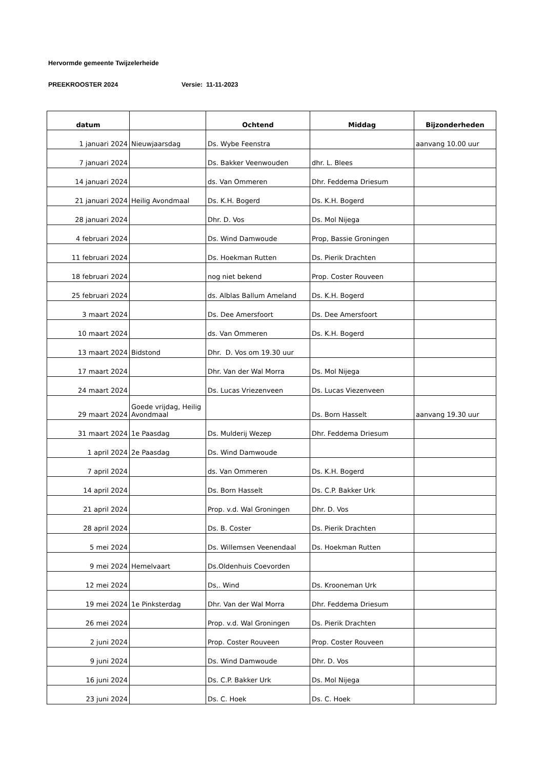Hervormde gemeente Twijzelerheide
PREEKROOSTER 2024 Versie: 11-11-2023
| datum | | Ochtend | Middag | Bijzonderheden |
| --- | --- | --- | --- | --- |
| 1 januari 2024 | Nieuwjaarsdag | Ds. Wybe Feenstra | | aanvang 10.00 uur |
| 7 januari 2024 | | Ds. Bakker Veenwouden | dhr. L. Blees | |
| 14 januari 2024 | | ds. Van Ommeren | Dhr. Feddema Driesum | |
| 21 januari 2024 | Heilig Avondmaal | Ds. K.H. Bogerd | Ds. K.H. Bogerd | |
| 28 januari 2024 | | Dhr. D. Vos | Ds. Mol Nijega | |
| 4 februari 2024 | | Ds. Wind Damwoude | Prop, Bassie Groningen | |
| 11 februari 2024 | | Ds. Hoekman Rutten | Ds. Pierik Drachten | |
| 18 februari 2024 | | nog niet bekend | Prop. Coster Rouveen | |
| 25 februari 2024 | | ds. Alblas Ballum Ameland | Ds. K.H. Bogerd | |
| 3 maart 2024 | | Ds. Dee Amersfoort | Ds. Dee Amersfoort | |
| 10 maart 2024 | | ds. Van Ommeren | Ds. K.H. Bogerd | |
| 13 maart 2024 | Bidstond | Dhr. D. Vos om 19.30 uur | | |
| 17 maart 2024 | | Dhr. Van der Wal Morra | Ds. Mol Nijega | |
| 24 maart 2024 | | Ds. Lucas Vriezenveen | Ds. Lucas Viezenveen | |
| 29 maart 2024 | Goede vrijdag, Heilig Avondmaal | | Ds. Born Hasselt | aanvang 19.30 uur |
| 31 maart 2024 | 1e Paasdag | Ds. Mulderij Wezep | Dhr. Feddema Driesum | |
| 1 april 2024 | 2e Paasdag | Ds. Wind Damwoude | | |
| 7 april 2024 | | ds. Van Ommeren | Ds. K.H. Bogerd | |
| 14 april 2024 | | Ds. Born Hasselt | Ds. C.P. Bakker Urk | |
| 21 april 2024 | | Prop. v.d. Wal Groningen | Dhr. D. Vos | |
| 28 april 2024 | | Ds. B. Coster | Ds. Pierik Drachten | |
| 5 mei 2024 | | Ds. Willemsen Veenendaal | Ds. Hoekman Rutten | |
| 9 mei 2024 | Hemelvaart | Ds.Oldenhuis Coevorden | | |
| 12 mei 2024 | | Ds,. Wind | Ds. Krooneman Urk | |
| 19 mei 2024 | 1e Pinksterdag | Dhr. Van der Wal Morra | Dhr. Feddema Driesum | |
| 26 mei 2024 | | Prop. v.d. Wal Groningen | Ds. Pierik Drachten | |
| 2 juni 2024 | | Prop. Coster Rouveen | Prop. Coster Rouveen | |
| 9 juni 2024 | | Ds. Wind Damwoude | Dhr. D. Vos | |
| 16 juni 2024 | | Ds. C.P. Bakker Urk | Ds. Mol Nijega | |
| 23 juni 2024 | | Ds. C. Hoek | Ds. C. Hoek | |